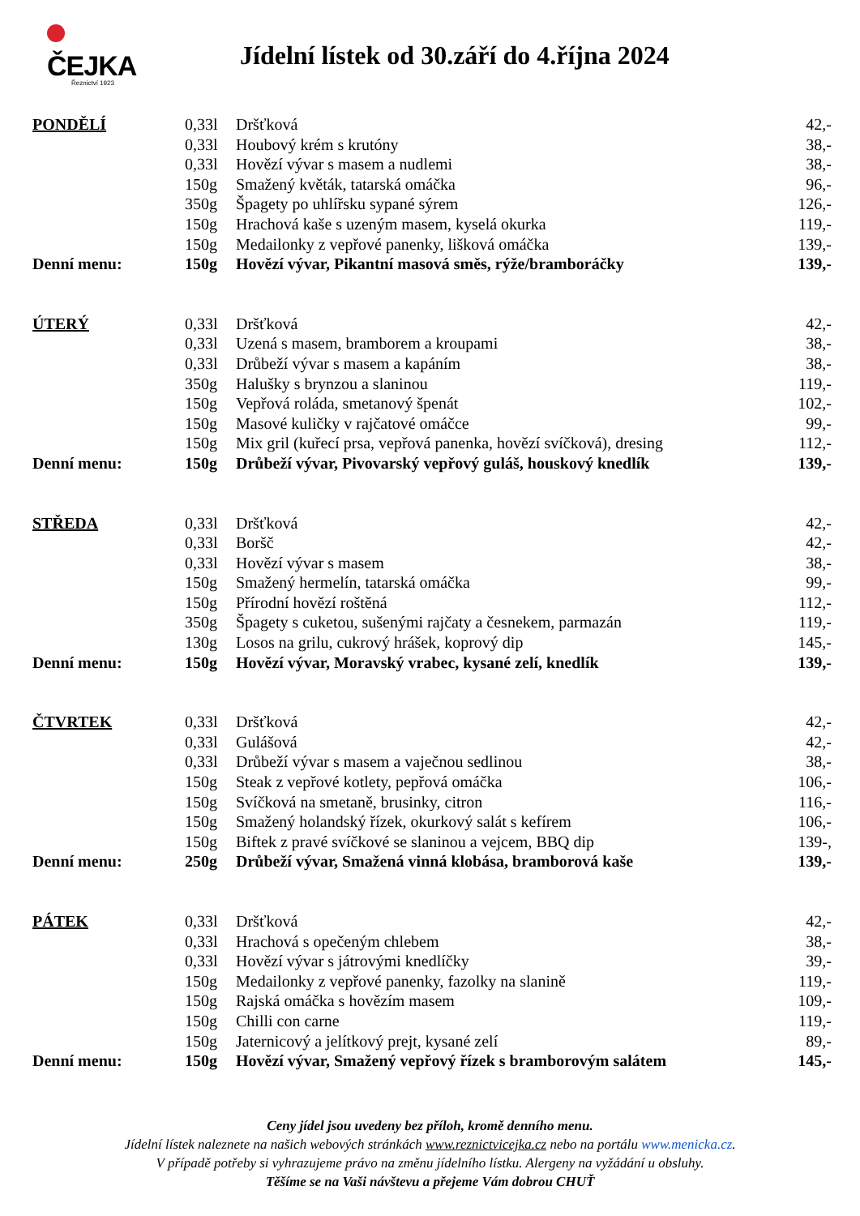ČEJKA
Řeznictví 1923
Jídelní lístek od 30.září do 4.října 2024
| PONDĚLÍ | 0,33l | Dršťková | 42,- |
| | 0,33l | Houbový krém s krutóny | 38,- |
| | 0,33l | Hovězí vývar s masem a nudlemi | 38,- |
| | 150g | Smažený květák, tatarská omáčka | 96,- |
| | 350g | Špagety po uhlířsku sypané sýrem | 126,- |
| | 150g | Hrachová kaše s uzeným masem, kyselá okurka | 119,- |
| | 150g | Medailonky z vepřové panenky, lišková omáčka | 139,- |
| Denní menu: | 150g | Hovězí vývar, Pikantní masová směs, rýže/bramboráčky | 139,- |
| ÚTERÝ | 0,33l | Dršťková | 42,- |
| | 0,33l | Uzená s masem, bramborem a kroupami | 38,- |
| | 0,33l | Drůbeží vývar s masem a kapáním | 38,- |
| | 350g | Halušky s brynzou a slaninou | 119,- |
| | 150g | Vepřová roláda, smetanový špenát | 102,- |
| | 150g | Masové kuličky v rajčatové omáčce | 99,- |
| | 150g | Mix gril (kuřecí prsa, vepřová panenka, hovězí svíčková), dresing | 112,- |
| Denní menu: | 150g | Drůbeží vývar, Pivovarský vepřový guláš, houskový knedlík | 139,- |
| STŘEDA | 0,33l | Dršťková | 42,- |
| | 0,33l | Boršč | 42,- |
| | 0,33l | Hovězí vývar s masem | 38,- |
| | 150g | Smažený hermelín, tatarská omáčka | 99,- |
| | 150g | Přírodní hovězí roštěná | 112,- |
| | 350g | Špagety s cuketou, sušenými rajčaty a česnekem, parmazán | 119,- |
| | 130g | Losos na grilu, cukrový hrášek, koprový dip | 145,- |
| Denní menu: | 150g | Hovězí vývar, Moravský vrabec, kysané zelí, knedlík | 139,- |
| ČTVRTEK | 0,33l | Dršťková | 42,- |
| | 0,33l | Gulášová | 42,- |
| | 0,33l | Drůbeží vývar s masem a vaječnou sedlinou | 38,- |
| | 150g | Steak z vepřové kotlety, pepřová omáčka | 106,- |
| | 150g | Svíčková na smetaně, brusinky, citron | 116,- |
| | 150g | Smažený holandský řízek, okurkový salát s kefírem | 106,- |
| | 150g | Biftek z pravé svíčkové se slaninou a vejcem, BBQ dip | 139-, |
| Denní menu: | 250g | Drůbeží vývar, Smažená vinná klobása, bramborová kaše | 139,- |
| PÁTEK | 0,33l | Dršťková | 42,- |
| | 0,33l | Hrachová s opečeným chlebem | 38,- |
| | 0,33l | Hovězí vývar s játrovými knedlíčky | 39,- |
| | 150g | Medailonky z vepřové panenky, fazolky na slanině | 119,- |
| | 150g | Rajská omáčka s hovězím masem | 109,- |
| | 150g | Chilli con carne | 119,- |
| | 150g | Jaternicový a jelítkový prejt, kysané zelí | 89,- |
| Denní menu: | 150g | Hovězí vývar, Smažený vepřový řízek s bramborovým salátem | 145,- |
Ceny jídel jsou uvedeny bez příloh, kromě denního menu.
Jídelní lístek naleznete na našich webových stránkách www.reznictvicejka.cz nebo na portálu www.menicka.cz.
V případě potřeby si vyhrazujeme právo na změnu jídelního lístku. Alergeny na vyžádání u obsluhy.
Těšíme se na Vaši návštevu a přejeme Vám dobrou CHUŤ